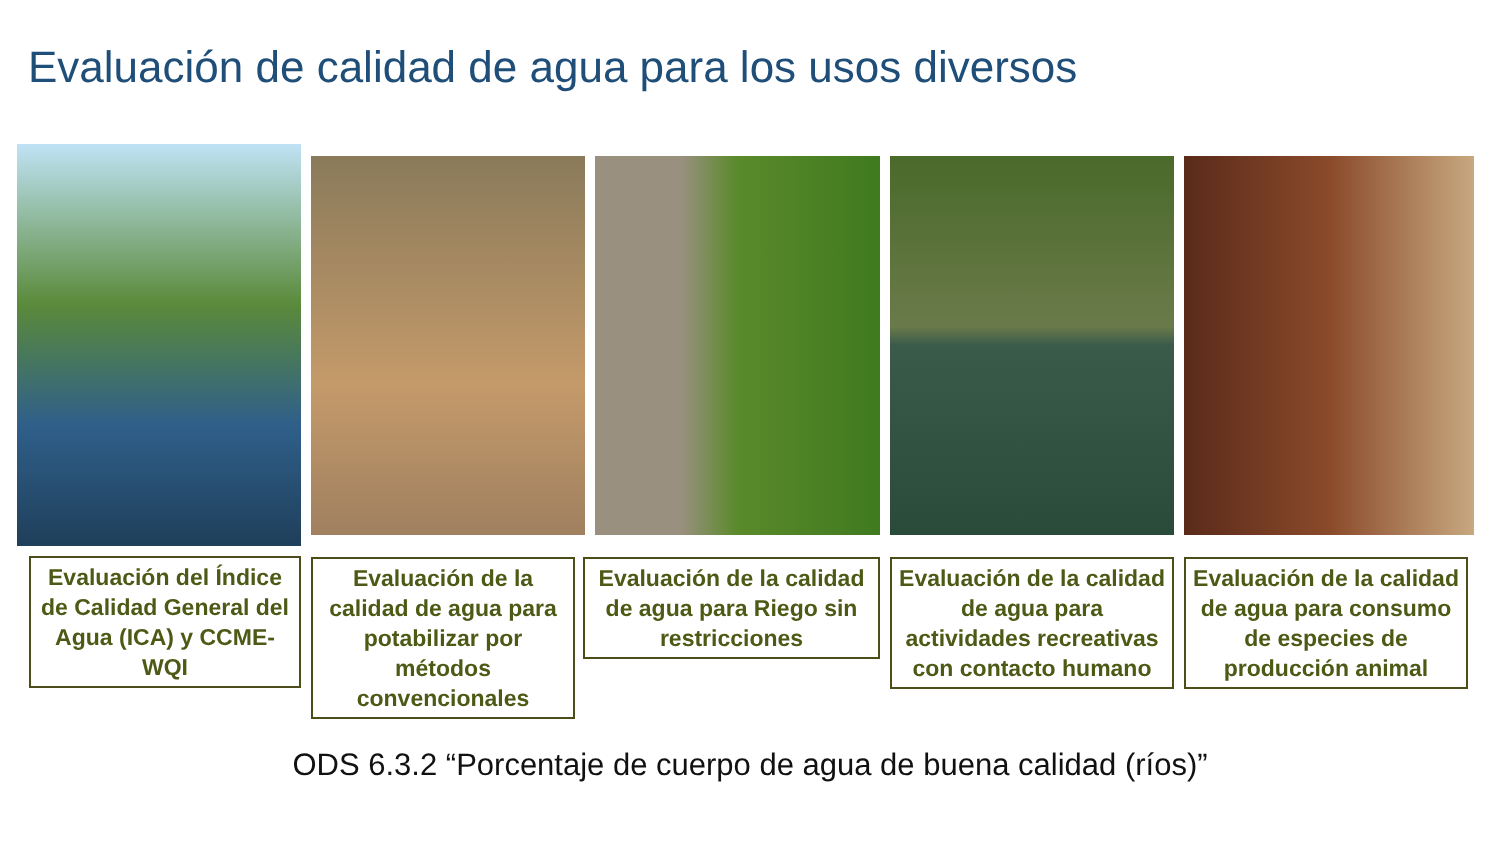Evaluación de calidad de agua para los usos diversos
Evaluación del Índice de Calidad General del Agua (ICA) y CCME-WQI
Evaluación de la calidad de agua para potabilizar por métodos convencionales
Evaluación de la calidad de agua para Riego sin restricciones
Evaluación de la calidad de agua para actividades recreativas con contacto humano
Evaluación de la calidad de agua para consumo de especies de producción animal
ODS 6.3.2 “Porcentaje de cuerpo de agua de buena calidad (ríos)”